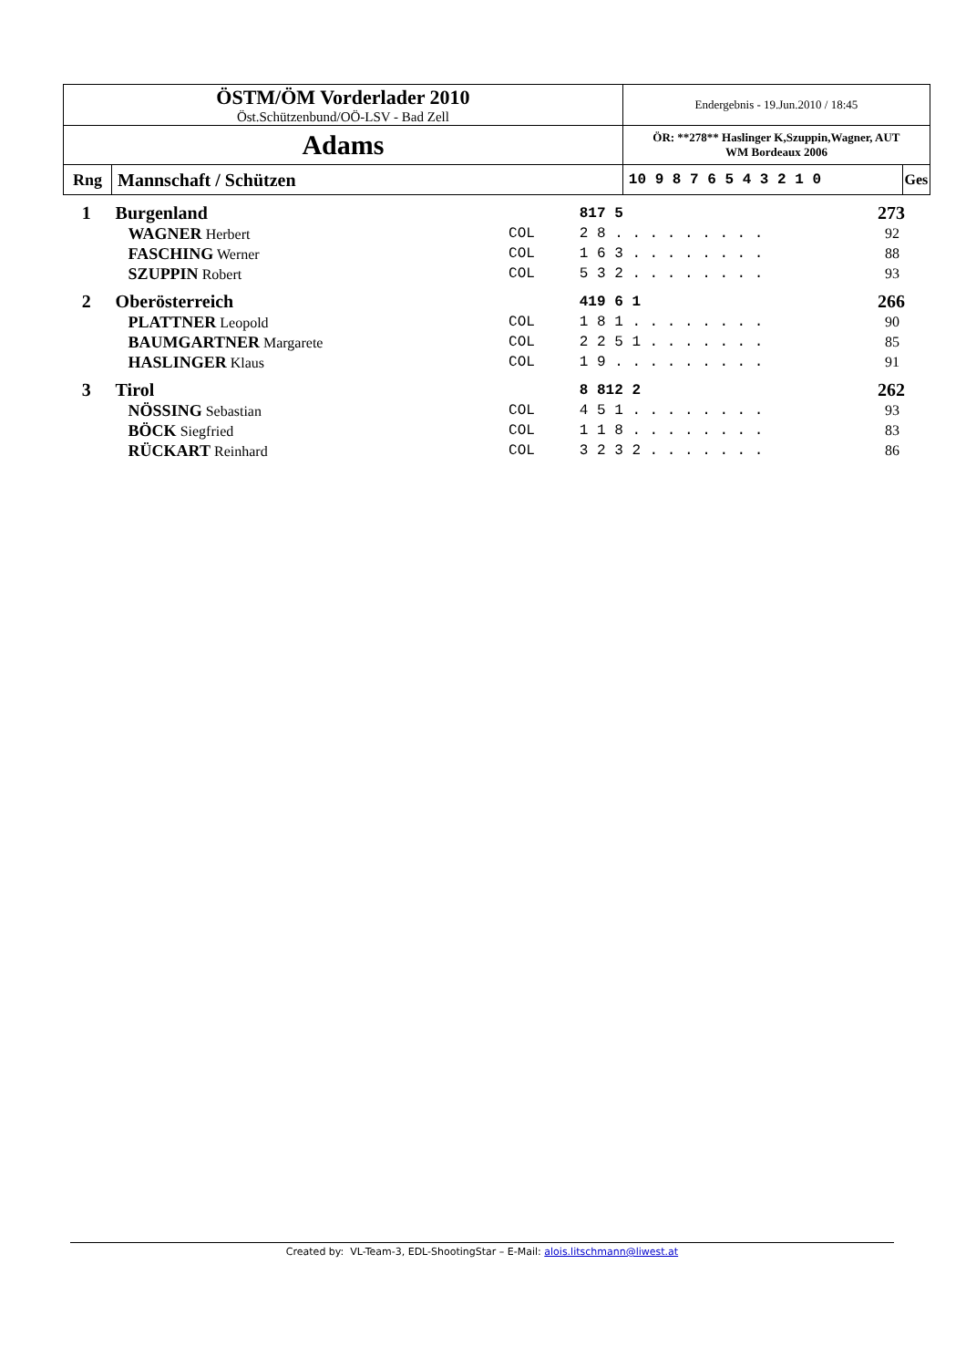| ÖSTM/ÖM Vorderlader 2010 Öst.Schützenbund/OÖ-LSV - Bad Zell | | Endergebnis - 19.Jun.2010 / 18:45 | |
| Adams | | ÖR: **278** Haslinger K,Szuppin,Wagner, AUT WM Bordeaux 2006 | |
| Rng | Mannschaft / Schützen | 10 9 8 7 6 5 4 3 2 1 0 | Ges |
| 1 | Burgenland | | 817 5 | 273 |
| | WAGNER Herbert | COL | 2 8 . . . . . . . . . | 92 |
| | FASCHING Werner | COL | 1 6 3 . . . . . . . . | 88 |
| | SZUPPIN Robert | COL | 5 3 2 . . . . . . . . | 93 |
| 2 | Oberösterreich | | 419 6 1 | 266 |
| | PLATTNER Leopold | COL | 1 8 1 . . . . . . . . | 90 |
| | BAUMGARTNER Margarete | COL | 2 2 5 1 . . . . . . . | 85 |
| | HASLINGER Klaus | COL | 1 9 . . . . . . . . . | 91 |
| 3 | Tirol | | 8 812 2 | 262 |
| | NÖSSING Sebastian | COL | 4 5 1 . . . . . . . . | 93 |
| | BÖCK Siegfried | COL | 1 1 8 . . . . . . . . | 83 |
| | RÜCKART Reinhard | COL | 3 2 3 2 . . . . . . . | 86 |
Created by: VL-Team-3, EDL-ShootingStar – E-Mail: alois.litschmann@liwest.at